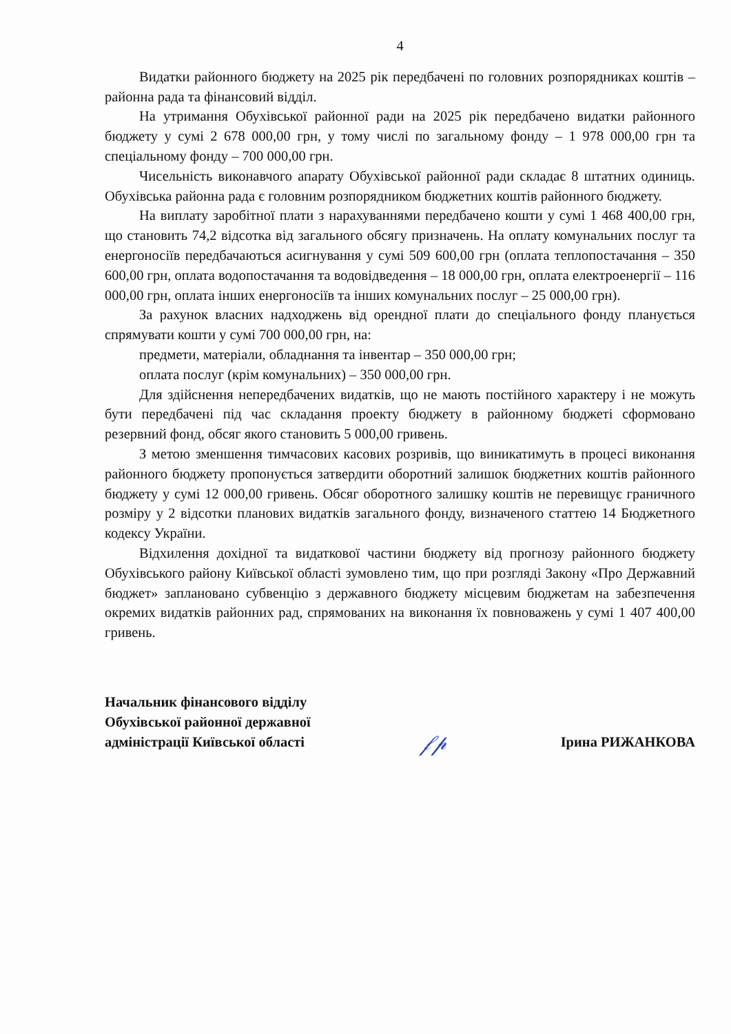4
Видатки районного бюджету на 2025 рік передбачені по головних розпорядниках коштів – районна рада та фінансовий відділ.
На утримання Обухівської районної ради на 2025 рік передбачено видатки районного бюджету у сумі 2 678 000,00 грн, у тому числі по загальному фонду – 1 978 000,00 грн та спеціальному фонду – 700 000,00 грн.
Чисельність виконавчого апарату Обухівської районної ради складає 8 штатних одиниць. Обухівська районна рада є головним розпорядником бюджетних коштів районного бюджету.
На виплату заробітної плати з нарахуваннями передбачено кошти у сумі 1 468 400,00 грн, що становить 74,2 відсотка від загального обсягу призначень. На оплату комунальних послуг та енергоносіїв передбачаються асигнування у сумі 509 600,00 грн (оплата теплопостачання – 350 600,00 грн, оплата водопостачання та водовідведення – 18 000,00 грн, оплата електроенергії – 116 000,00 грн, оплата інших енергоносіїв та інших комунальних послуг – 25 000,00 грн).
За рахунок власних надходжень від орендної плати до спеціального фонду планується спрямувати кошти у сумі 700 000,00 грн, на:
предмети, матеріали, обладнання та інвентар – 350 000,00 грн;
оплата послуг (крім комунальних) – 350 000,00 грн.
Для здійснення непередбачених видатків, що не мають постійного характеру і не можуть бути передбачені під час складання проекту бюджету в районному бюджеті сформовано резервний фонд, обсяг якого становить 5 000,00 гривень.
З метою зменшення тимчасових касових розривів, що виникатимуть в процесі виконання районного бюджету пропонується затвердити оборотний залишок бюджетних коштів районного бюджету у сумі 12 000,00 гривень. Обсяг оборотного залишку коштів не перевищує граничного розміру у 2 відсотки планових видатків загального фонду, визначеного статтею 14 Бюджетного кодексу України.
Відхилення дохідної та видаткової частини бюджету від прогнозу районного бюджету Обухівського району Київської області зумовлено тим, що при розгляді Закону «Про Державний бюджет» заплановано субвенцію з державного бюджету місцевим бюджетам на забезпечення окремих видатків районних рад, спрямованих на виконання їх повноважень у сумі 1 407 400,00 гривень.
Начальник фінансового відділу
Обухівської районної державної
адміністрації Київської області
𝒻𝓅
Ірина РИЖАНКОВА